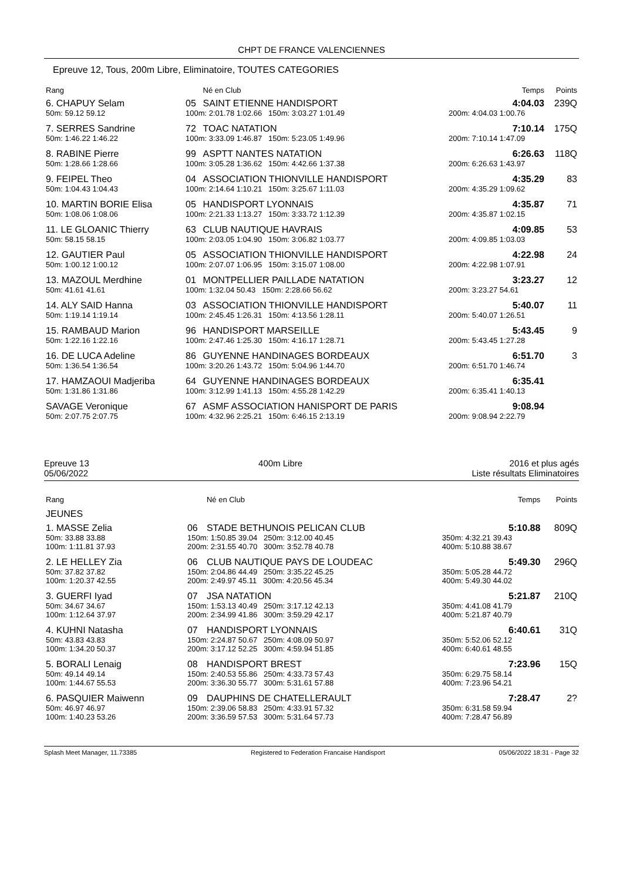CHPT DE FRANCE VALENCIENNES
Epreuve 12, Tous, 200m Libre, Eliminatoire, TOUTES CATEGORIES
| Rang | | Né en Club | | Temps | Points |
| --- | --- | --- | --- | --- | --- |
| 6. CHAPUY Selam | 05 | SAINT ETIENNE HANDISPORT | | 4:04.03 | 239Q |
| 50m: 59.12 59.12 | 100m: 2:01.78 1:02.66 150m: 3:03.27 1:01.49 | | 200m: 4:04.03 1:00.76 | | |
| 7. SERRES Sandrine | 72 | TOAC NATATION | | 7:10.14 | 175Q |
| 50m: 1:46.22 1:46.22 | 100m: 3:33.09 1:46.87 150m: 5:23.05 1:49.96 | | 200m: 7:10.14 1:47.09 | | |
| 8. RABINE Pierre | 99 | ASPTT NANTES NATATION | | 6:26.63 | 118Q |
| 50m: 1:28.66 1:28.66 | 100m: 3:05.28 1:36.62 150m: 4:42.66 1:37.38 | | 200m: 6:26.63 1:43.97 | | |
| 9. FEIPEL Theo | 04 | ASSOCIATION THIONVILLE HANDISPORT | | 4:35.29 | 83 |
| 50m: 1:04.43 1:04.43 | 100m: 2:14.64 1:10.21 150m: 3:25.67 1:11.03 | | 200m: 4:35.29 1:09.62 | | |
| 10. MARTIN BORIE Elisa | 05 | HANDISPORT LYONNAIS | | 4:35.87 | 71 |
| 50m: 1:08.06 1:08.06 | 100m: 2:21.33 1:13.27 150m: 3:33.72 1:12.39 | | 200m: 4:35.87 1:02.15 | | |
| 11. LE GLOANIC Thierry | 63 | CLUB NAUTIQUE HAVRAIS | | 4:09.85 | 53 |
| 50m: 58.15 58.15 | 100m: 2:03.05 1:04.90 150m: 3:06.82 1:03.77 | | 200m: 4:09.85 1:03.03 | | |
| 12. GAUTIER Paul | 05 | ASSOCIATION THIONVILLE HANDISPORT | | 4:22.98 | 24 |
| 50m: 1:00.12 1:00.12 | 100m: 2:07.07 1:06.95 150m: 3:15.07 1:08.00 | | 200m: 4:22.98 1:07.91 | | |
| 13. MAZOUL Merdhine | 01 | MONTPELLIER PAILLADE NATATION | | 3:23.27 | 12 |
| 50m: 41.61 41.61 | 100m: 1:32.04 50.43 150m: 2:28.66 56.62 | | 200m: 3:23.27 54.61 | | |
| 14. ALY SAID Hanna | 03 | ASSOCIATION THIONVILLE HANDISPORT | | 5:40.07 | 11 |
| 50m: 1:19.14 1:19.14 | 100m: 2:45.45 1:26.31 150m: 4:13.56 1:28.11 | | 200m: 5:40.07 1:26.51 | | |
| 15. RAMBAUD Marion | 96 | HANDISPORT MARSEILLE | | 5:43.45 | 9 |
| 50m: 1:22.16 1:22.16 | 100m: 2:47.46 1:25.30 150m: 4:16.17 1:28.71 | | 200m: 5:43.45 1:27.28 | | |
| 16. DE LUCA Adeline | 86 | GUYENNE HANDINAGES BORDEAUX | | 6:51.70 | 3 |
| 50m: 1:36.54 1:36.54 | 100m: 3:20.26 1:43.72 150m: 5:04.96 1:44.70 | | 200m: 6:51.70 1:46.74 | | |
| 17. HAMZAOUI Madjeriba | 64 | GUYENNE HANDINAGES BORDEAUX | | 6:35.41 | |
| 50m: 1:31.86 1:31.86 | 100m: 3:12.99 1:41.13 150m: 4:55.28 1:42.29 | | 200m: 6:35.41 1:40.13 | | |
| SAVAGE Veronique | 67 | ASMF ASSOCIATION HANISPORT DE PARIS | | 9:08.94 | |
| 50m: 2:07.75 2:07.75 | 100m: 4:32.96 2:25.21 150m: 6:46.15 2:13.19 | | 200m: 9:08.94 2:22.79 | | |
Epreuve 13
05/06/2022
400m Libre 2016 et plus agés
Liste résultats Eliminatoires
| Rang | | Né en Club | | Temps | Points |
| --- | --- | --- | --- | --- | --- |
| JEUNES | | | | | |
| 1. MASSE Zelia | 06 | STADE BETHUNOIS PELICAN CLUB | | 5:10.88 | 809Q |
| 50m: 33.88 33.88 100m: 1:11.81 37.93 | 150m: 1:50.85 39.04 250m: 3:12.00 40.45 200m: 2:31.55 40.70 300m: 3:52.78 40.78 | | 350m: 4:32.21 39.43 400m: 5:10.88 38.67 | | |
| 2. LE HELLEY Zia | 06 | CLUB NAUTIQUE PAYS DE LOUDEAC | | 5:49.30 | 296Q |
| 50m: 37.82 37.82 100m: 1:20.37 42.55 | 150m: 2:04.86 44.49 250m: 3:35.22 45.25 200m: 2:49.97 45.11 300m: 4:20.56 45.34 | | 350m: 5:05.28 44.72 400m: 5:49.30 44.02 | | |
| 3. GUERFI Iyad | 07 | JSA NATATION | | 5:21.87 | 210Q |
| 50m: 34.67 34.67 100m: 1:12.64 37.97 | 150m: 1:53.13 40.49 250m: 3:17.12 42.13 200m: 2:34.99 41.86 300m: 3:59.29 42.17 | | 350m: 4:41.08 41.79 400m: 5:21.87 40.79 | | |
| 4. KUHNI Natasha | 07 | HANDISPORT LYONNAIS | | 6:40.61 | 31Q |
| 50m: 43.83 43.83 100m: 1:34.20 50.37 | 150m: 2:24.87 50.67 250m: 4:08.09 50.97 200m: 3:17.12 52.25 300m: 4:59.94 51.85 | | 350m: 5:52.06 52.12 400m: 6:40.61 48.55 | | |
| 5. BORALI Lenaig | 08 | HANDISPORT BREST | | 7:23.96 | 15Q |
| 50m: 49.14 49.14 100m: 1:44.67 55.53 | 150m: 2:40.53 55.86 250m: 4:33.73 57.43 200m: 3:36.30 55.77 300m: 5:31.61 57.88 | | 350m: 6:29.75 58.14 400m: 7:23.96 54.21 | | |
| 6. PASQUIER Maiwenn | 09 | DAUPHINS DE CHATELLERAULT | | 7:28.47 | 2? |
| 50m: 46.97 46.97 100m: 1:40.23 53.26 | 150m: 2:39.06 58.83 250m: 4:33.91 57.32 200m: 3:36.59 57.53 300m: 5:31.64 57.73 | | 350m: 6:31.58 59.94 400m: 7:28.47 56.89 | | |
Splash Meet Manager, 11.73385 Registered to Federation Francaise Handisport 05/06/2022 18:31 - Page 32